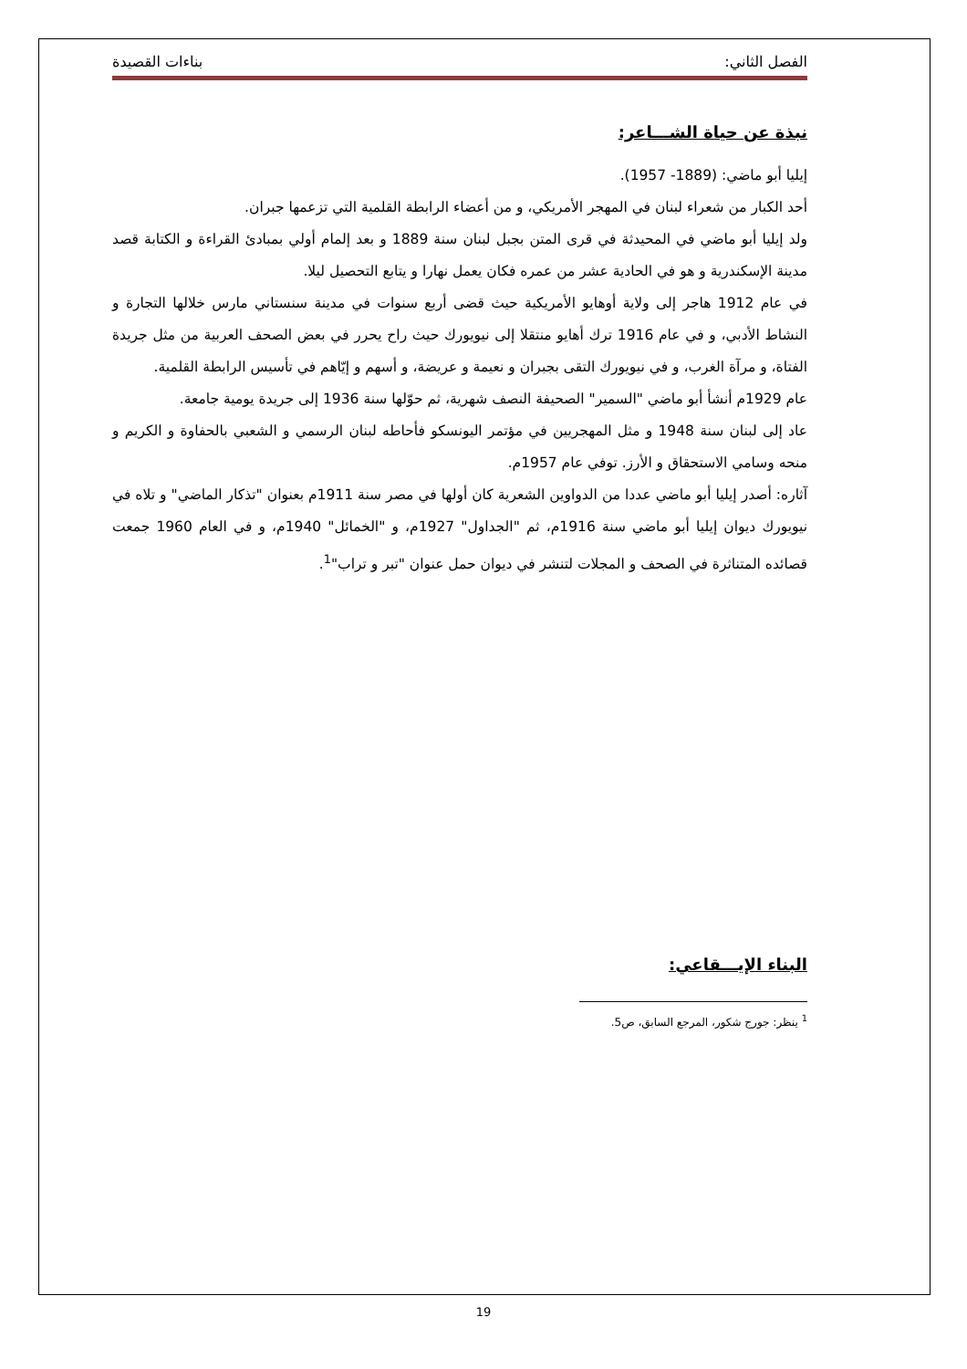الفصل الثاني: بناءات القصيدة
نبذة عن حياة الشـــاعر:
إيليا أبو ماضي: (1889- 1957).
أحد الكبار من شعراء لبنان في المهجر الأمريكي، و من أعضاء الرابطة القلمية التي تزعمها جبران.
ولد إيليا أبو ماضي في المحيدثة في قرى المتن بجبل لبنان سنة 1889 و بعد إلمام أولي بمبادئ القراءة و الكتابة قصد مدينة الإسكندرية و هو في الحادية عشر من عمره فكان يعمل نهارا و يتابع التحصيل ليلا.
في عام 1912 هاجر إلى ولاية أوهايو الأمريكية حيث قضى أربع سنوات في مدينة سنستاني مارس خلالها التجارة و النشاط الأدبي، و في عام 1916 ترك أهايو منتقلا إلى نيويورك حيث راح يحرر في بعض الصحف العربية من مثل جريدة الفتاة، و مرآة الغرب، و في نيويورك التقى بجبران و نعيمة و عريضة، و أسهم و إيّاهم في تأسيس الرابطة القلمية.
عام 1929م أنشأ أبو ماضي "السمير" الصحيفة النصف شهرية، ثم حوّلها سنة 1936 إلى جريدة يومية جامعة.
عاد إلى لبنان سنة 1948 و مثل المهجريين في مؤتمر اليونسكو فأحاطه لبنان الرسمي و الشعبي بالحفاوة و الكريم و منحه وسامي الاستحقاق و الأرز. توفي عام 1957م.
آثاره: أصدر إيليا أبو ماضي عددا من الدواوين الشعرية كان أولها في مصر سنة 1911م بعنوان "تذكار الماضي" و تلاه في نيويورك ديوان إيليا أبو ماضي سنة 1916م، ثم "الجداول" 1927م، و "الخمائل" 1940م، و في العام 1960 جمعت قصائده المتناثرة في الصحف و المجلات لتنشر في ديوان حمل عنوان "تبر و تراب"<sup>1</sup>.
البناء الإيـــقاعي:
<sup>1</sup> ينظر: جورج شكور، المرجع السابق، ص5.
19